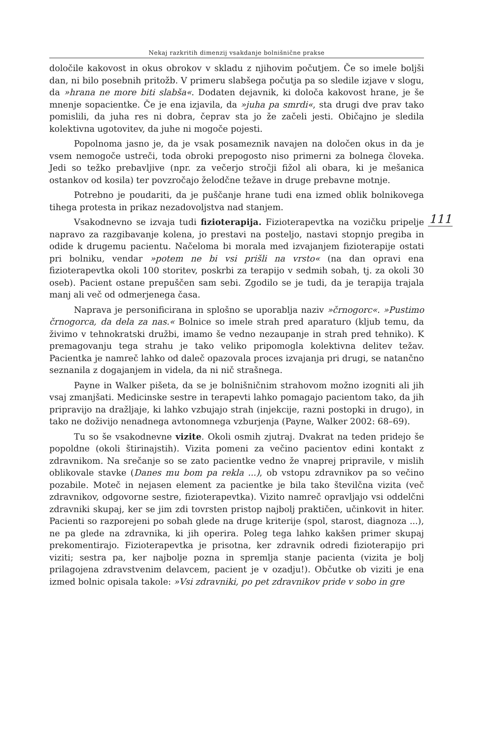Nekaj razkritih dimenzij vsakdanje bolnišnične prakse
določile kakovost in okus obrokov v skladu z njihovim počutjem. Če so imele boljši dan, ni bilo posebnih pritožb. V primeru slabšega počutja pa so sledile izjave v slogu, da »hrana ne more biti slabša«. Dodaten dejavnik, ki določa kakovost hrane, je še mnenje sopacientke. Če je ena izjavila, da »juha pa smrdi«, sta drugi dve prav tako pomislili, da juha res ni dobra, čeprav sta jo že začeli jesti. Običajno je sledila kolektivna ugotovitev, da juhe ni mogoče pojesti.
Popolnoma jasno je, da je vsak posameznik navajen na določen okus in da je vsem nemogoče ustreči, toda obroki prepogosto niso primerni za bolnega človeka. Jedi so težko prebavljive (npr. za večerjo stročji fižol ali obara, ki je mešanica ostankov od kosila) ter povzročajo želodčne težave in druge prebavne motnje.
Potrebno je poudariti, da je puščanje hrane tudi ena izmed oblik bolnikovega tihega protesta in prikaz nezadovoljstva nad stanjem.
111
Vsakodnevno se izvaja tudi fizioterapija. Fizioterapevtka na vozičku pripelje napravo za razgibavanje kolena, jo prestavi na posteljo, nastavi stopnjo pregiba in odide k drugemu pacientu. Načeloma bi morala med izvajanjem fizioterapije ostati pri bolniku, vendar »potem ne bi vsi prišli na vrsto« (na dan opravi ena fizioterapevtka okoli 100 storitev, poskrbi za terapijo v sedmih sobah, tj. za okoli 30 oseb). Pacient ostane prepuščen sam sebi. Zgodilo se je tudi, da je terapija trajala manj ali več od odmerjenega časa.
Naprava je personificirana in splošno se uporablja naziv »črnogorc«. »Pustimo črnogorca, da dela za nas.« Bolnice so imele strah pred aparaturo (kljub temu, da živimo v tehnokratski družbi, imamo še vedno nezaupanje in strah pred tehniko). K premagovanju tega strahu je tako veliko pripomogla kolektivna delitev težav. Pacientka je namreč lahko od daleč opazovala proces izvajanja pri drugi, se natančno seznanila z dogajanjem in videla, da ni nič strašnega.
Payne in Walker pišeta, da se je bolnišničnim strahovom možno izogniti ali jih vsaj zmanjšati. Medicinske sestre in terapevti lahko pomagajo pacientom tako, da jih pripravijo na dražljaje, ki lahko vzbujajo strah (injekcije, razni postopki in drugo), in tako ne doživijo nenadnega avtonomnega vzburjenja (Payne, Walker 2002: 68–69).
Tu so še vsakodnevne vizite. Okoli osmih zjutraj. Dvakrat na teden pridejo še popoldne (okoli štirinajstih). Vizita pomeni za večino pacientov edini kontakt z zdravnikom. Na srečanje so se zato pacientke vedno že vnaprej pripravile, v mislih oblikovale stavke (Danes mu bom pa rekla ...), ob vstopu zdravnikov pa so večino pozabile. Moteč in nejasen element za pacientke je bila tako številčna vizita (več zdravnikov, odgovorne sestre, fizioterapevtka). Vizito namreč opravljajo vsi oddelčni zdravniki skupaj, ker se jim zdi tovrsten pristop najbolj praktičen, učinkovit in hiter. Pacienti so razporejeni po sobah glede na druge kriterije (spol, starost, diagnoza ...), ne pa glede na zdravnika, ki jih operira. Poleg tega lahko kakšen primer skupaj prekomentirajo. Fizioterapevtka je prisotna, ker zdravnik odredi fizioterapijo pri viziti; sestra pa, ker najbolje pozna in spremlja stanje pacienta (vizita je bolj prilagojena zdravstvenim delavcem, pacient je v ozadju!). Občutke ob viziti je ena izmed bolnic opisala takole: »Vsi zdravniki, po pet zdravnikov pride v sobo in gre